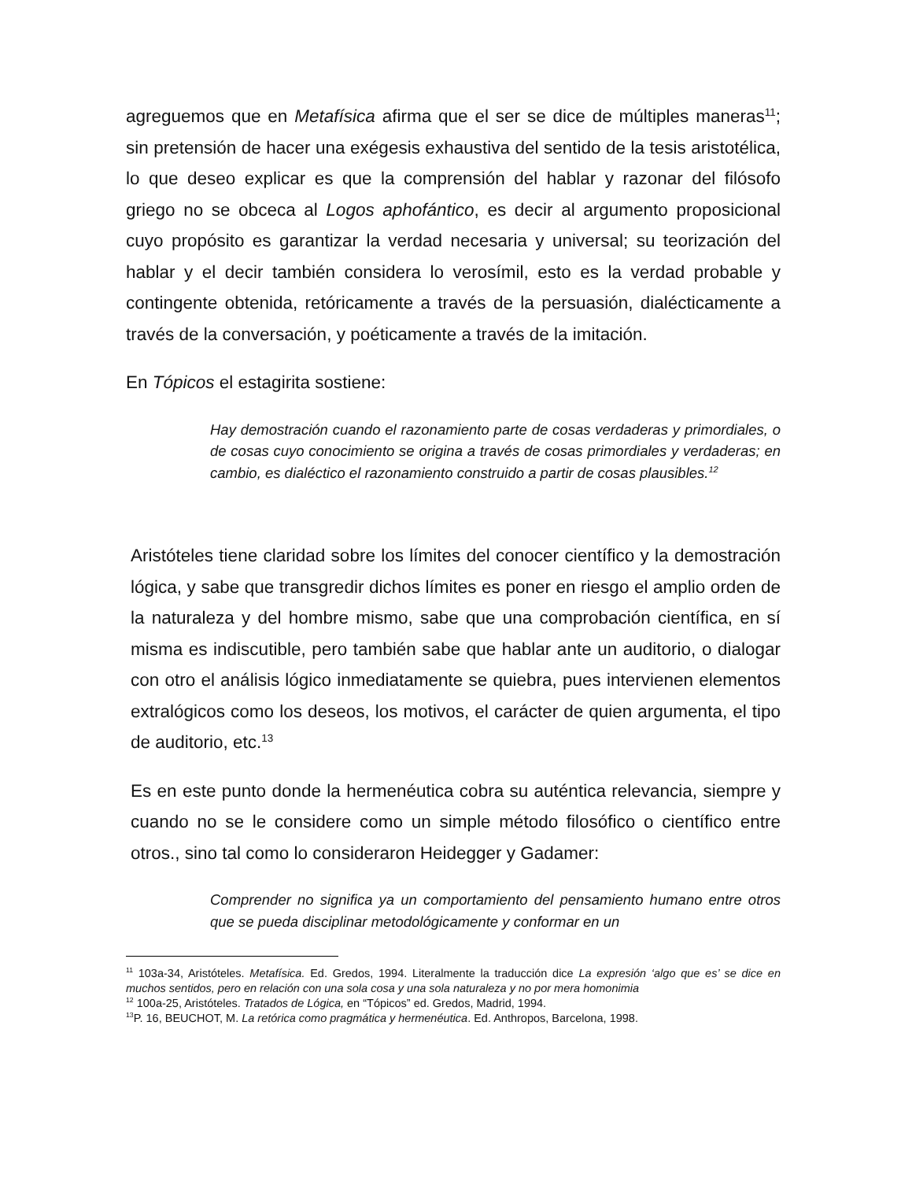agreguemos que en Metafísica afirma que el ser se dice de múltiples maneras<sup>11</sup>; sin pretensión de hacer una exégesis exhaustiva del sentido de la tesis aristotélica, lo que deseo explicar es que la comprensión del hablar y razonar del filósofo griego no se obceca al Logos aphofántico, es decir al argumento proposicional cuyo propósito es garantizar la verdad necesaria y universal; su teorización del hablar y el decir también considera lo verosímil, esto es la verdad probable y contingente obtenida, retóricamente a través de la persuasión, dialécticamente a través de la conversación, y poéticamente a través de la imitación.
En Tópicos el estagirita sostiene:
Hay demostración cuando el razonamiento parte de cosas verdaderas y primordiales, o de cosas cuyo conocimiento se origina a través de cosas primordiales y verdaderas; en cambio, es dialéctico el razonamiento construido a partir de cosas plausibles.<sup>12</sup>
Aristóteles tiene claridad sobre los límites del conocer científico y la demostración lógica, y sabe que transgredir dichos límites es poner en riesgo el amplio orden de la naturaleza y del hombre mismo, sabe que una comprobación científica, en sí misma es indiscutible, pero también sabe que hablar ante un auditorio, o dialogar con otro el análisis lógico inmediatamente se quiebra, pues intervienen elementos extralógicos como los deseos, los motivos, el carácter de quien argumenta, el tipo de auditorio, etc.<sup>13</sup>
Es en este punto donde la hermenéutica cobra su auténtica relevancia, siempre y cuando no se le considere como un simple método filosófico o científico entre otros., sino tal como lo consideraron Heidegger y Gadamer:
Comprender no significa ya un comportamiento del pensamiento humano entre otros que se pueda disciplinar metodológicamente y conformar en un
<sup>11</sup> 103a-34, Aristóteles. Metafísica. Ed. Gredos, 1994. Literalmente la traducción dice La expresión ‘algo que es’ se dice en muchos sentidos, pero en relación con una sola cosa y una sola naturaleza y no por mera homonimia
<sup>12</sup> 100a-25, Aristóteles. Tratados de Lógica, en “Tópicos” ed. Gredos, Madrid, 1994.
<sup>13</sup> P. 16, BEUCHOT, M. La retórica como pragmática y hermenéutica. Ed. Anthropos, Barcelona, 1998.